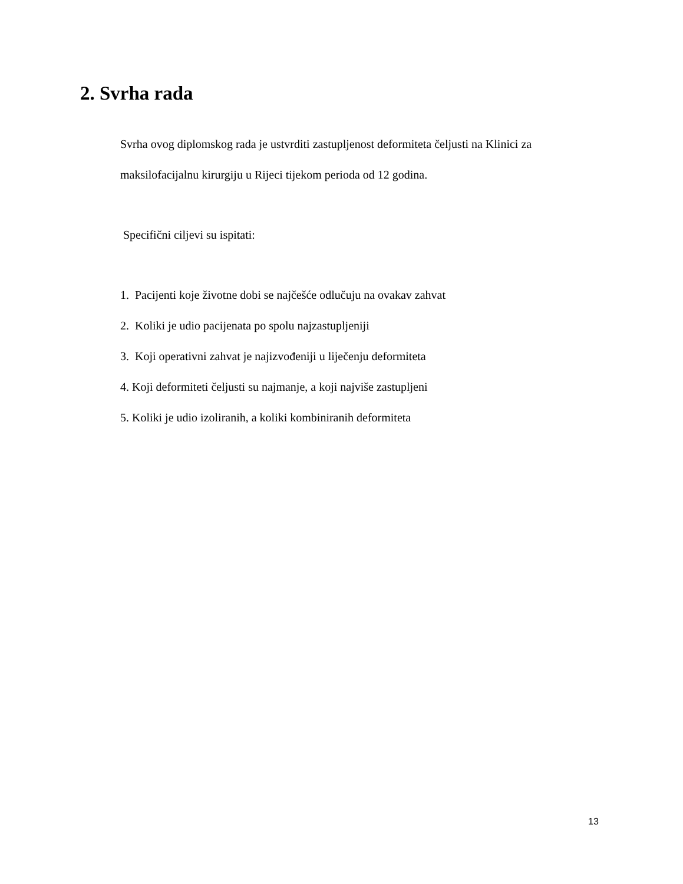2. Svrha rada
Svrha ovog diplomskog rada je ustvrditi zastupljenost deformiteta čeljusti na Klinici za maksilofacijalnu kirurgiju u Rijeci tijekom perioda od 12 godina.
Specifični ciljevi su ispitati:
1. Pacijenti koje životne dobi se najčešće odlučuju na ovakav zahvat
2. Koliki je udio pacijenata po spolu najzastupljeniji
3. Koji operativni zahvat je najizvođeniji u liječenju deformiteta
4. Koji deformiteti čeljusti su najmanje, a koji najviše zastupljeni
5. Koliki je udio izoliranih, a koliki kombiniranih deformiteta
13